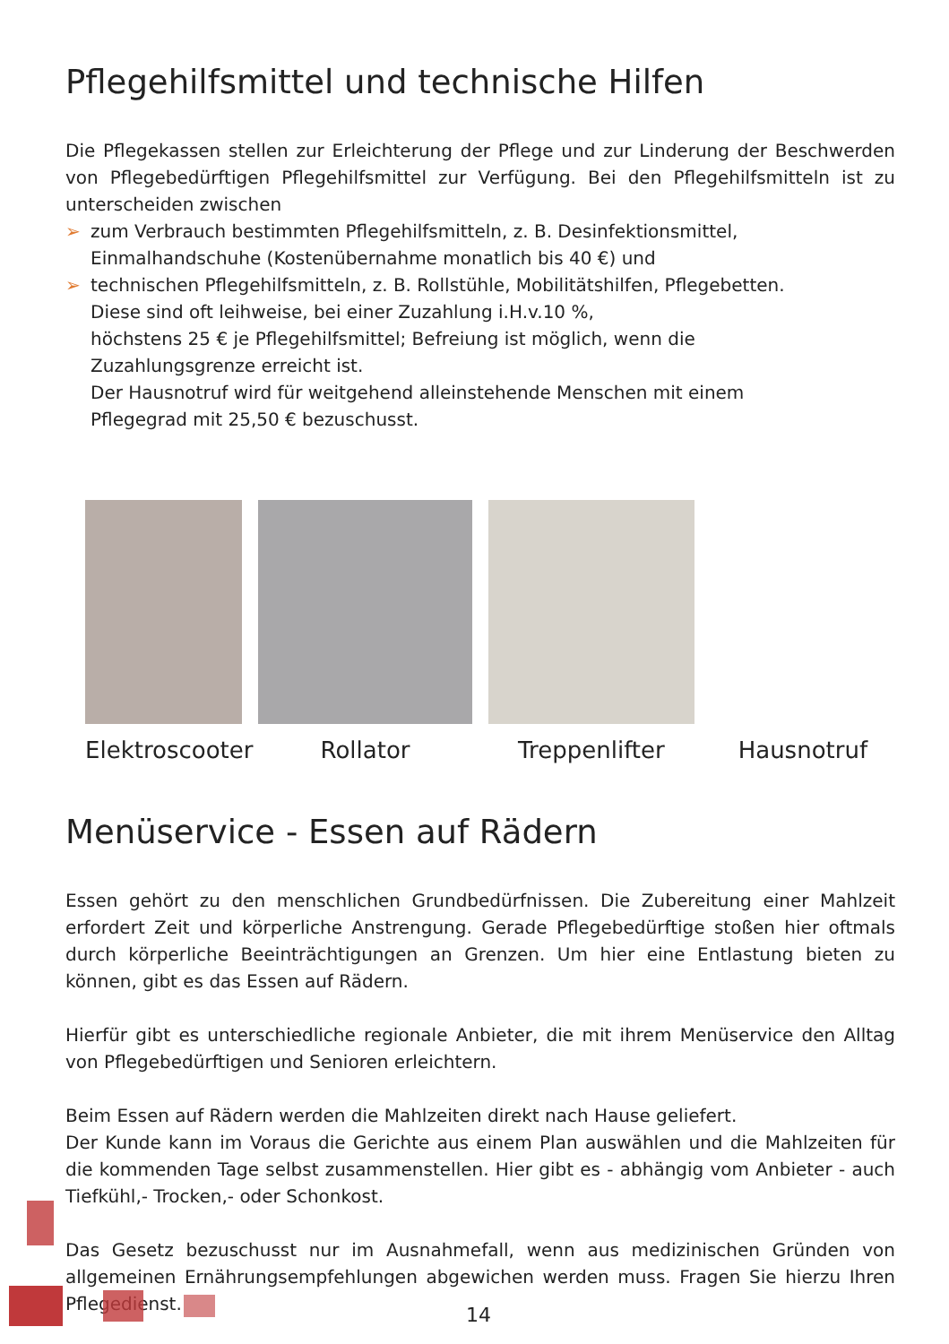Pflegehilfsmittel und technische Hilfen
Die Pflegekassen stellen zur Erleichterung der Pflege und zur Linderung der Beschwerden von Pflegebedürftigen Pflegehilfsmittel zur Verfügung. Bei den Pflegehilfsmitteln ist zu unterscheiden zwischen
➢ zum Verbrauch bestimmten Pflegehilfsmitteln, z. B. Desinfektionsmittel,
Einmalhandschuhe (Kostenübernahme monatlich bis 40 €) und
➢ technischen Pflegehilfsmitteln, z. B. Rollstühle, Mobilitätshilfen, Pflegebetten.
Diese sind oft leihweise, bei einer Zuzahlung i.H.v.10 %,
höchstens 25 € je Pflegehilfsmittel; Befreiung ist möglich, wenn die
Zuzahlungsgrenze erreicht ist.
Der Hausnotruf wird für weitgehend alleinstehende Menschen mit einem
Pflegegrad mit 25,50 € bezuschusst.
Elektroscooter
Rollator
Treppenlifter
Hausnotruf
Menüservice - Essen auf Rädern
Essen gehört zu den menschlichen Grundbedürfnissen. Die Zubereitung einer Mahlzeit erfordert Zeit und körperliche Anstrengung. Gerade Pflegebedürftige stoßen hier oftmals durch körperliche Beeinträchtigungen an Grenzen. Um hier eine Entlastung bieten zu können, gibt es das Essen auf Rädern.
Hierfür gibt es unterschiedliche regionale Anbieter, die mit ihrem Menüservice den Alltag von Pflegebedürftigen und Senioren erleichtern.
Beim Essen auf Rädern werden die Mahlzeiten direkt nach Hause geliefert.
Der Kunde kann im Voraus die Gerichte aus einem Plan auswählen und die Mahlzeiten für die kommenden Tage selbst zusammenstellen. Hier gibt es - abhängig vom Anbieter - auch Tiefkühl,- Trocken,- oder Schonkost.
Das Gesetz bezuschusst nur im Ausnahmefall, wenn aus medizinischen Gründen von allgemeinen Ernährungsempfehlungen abgewichen werden muss. Fragen Sie hierzu Ihren Pflegedienst.
14